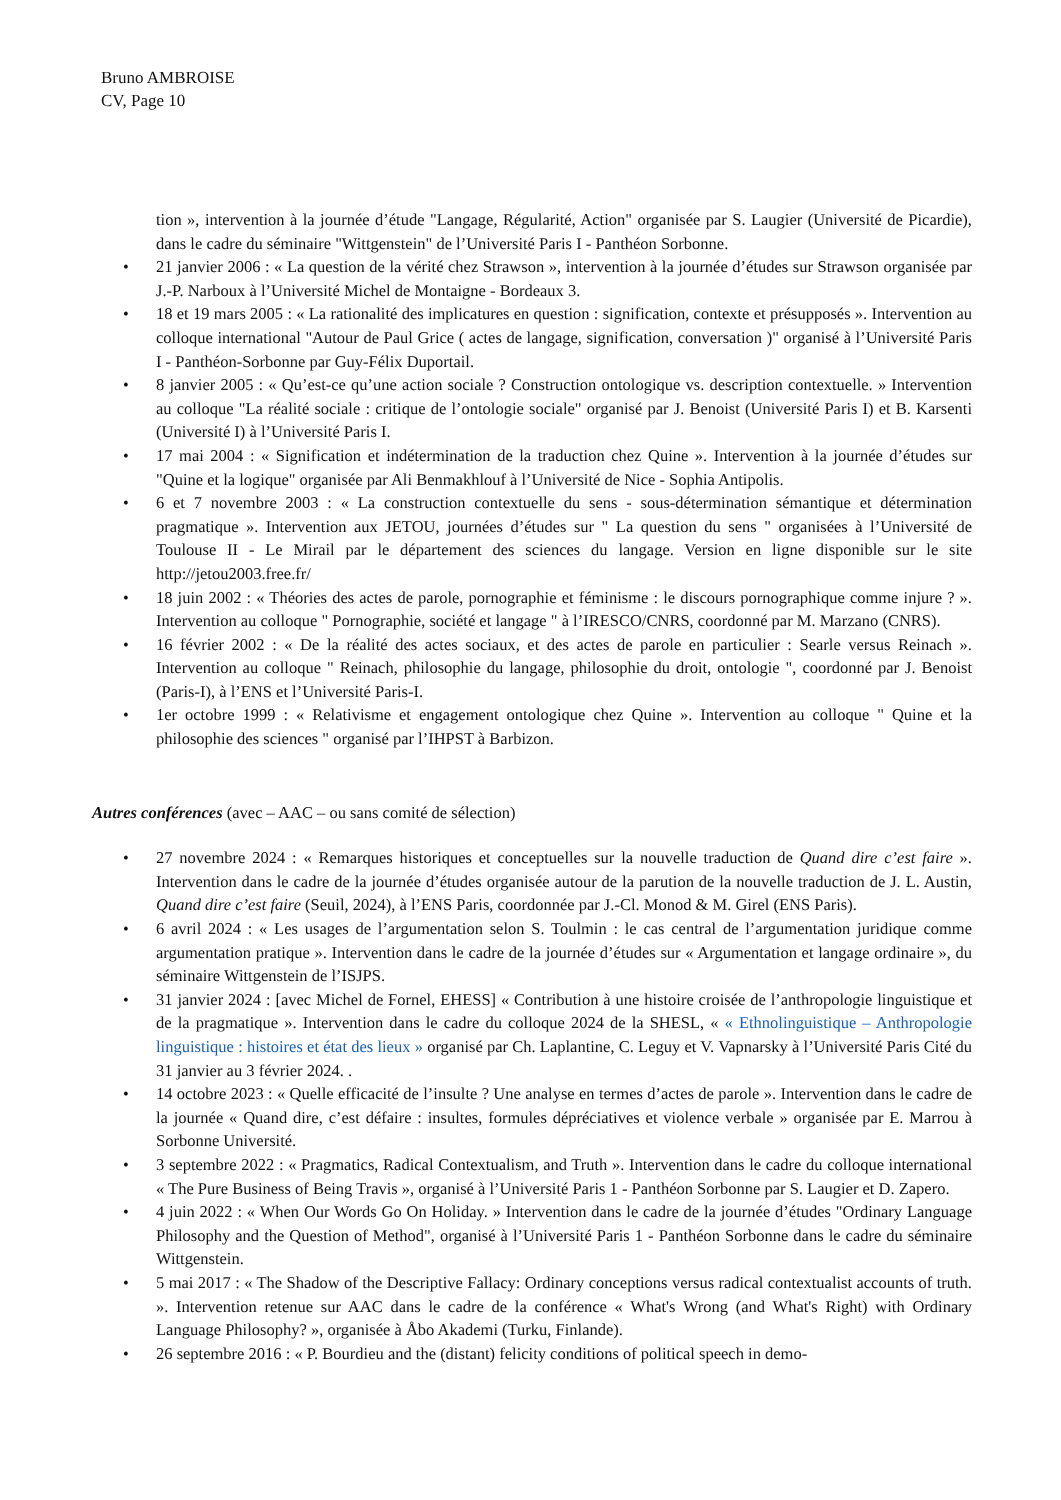Bruno AMBROISE
CV, Page 10
tion », intervention à la journée d’étude "Langage, Régularité, Action" organisée par S. Laugier (Université de Picardie), dans le cadre du séminaire "Wittgenstein" de l’Université Paris I - Panthéon Sorbonne.
• 21 janvier 2006 : « La question de la vérité chez Strawson », intervention à la journée d’études sur Strawson organisée par J.-P. Narboux à l’Université Michel de Montaigne - Bordeaux 3.
• 18 et 19 mars 2005 : « La rationalité des implicatures en question : signification, contexte et présupposés ». Intervention au colloque international "Autour de Paul Grice ( actes de langage, signification, conversation )" organisé à l’Université Paris I - Panthéon-Sorbonne par Guy-Félix Duportail.
• 8 janvier 2005 : « Qu’est-ce qu’une action sociale ? Construction ontologique vs. description contextuelle. » Intervention au colloque "La réalité sociale : critique de l’ontologie sociale" organisé par J. Benoist (Université Paris I) et B. Karsenti (Université I) à l’Université Paris I.
• 17 mai 2004 : « Signification et indétermination de la traduction chez Quine ». Intervention à la journée d’études sur "Quine et la logique" organisée par Ali Benmakhlouf à l’Université de Nice - Sophia Antipolis.
• 6 et 7 novembre 2003 : « La construction contextuelle du sens - sous-détermination sémantique et détermination pragmatique ». Intervention aux JETOU, journées d’études sur " La question du sens " organisées à l’Université de Toulouse II - Le Mirail par le département des sciences du langage. Version en ligne disponible sur le site http://jetou2003.free.fr/
• 18 juin 2002 : « Théories des actes de parole, pornographie et féminisme : le discours pornographique comme injure ? ». Intervention au colloque " Pornographie, société et langage " à l’IRESCO/CNRS, coordonné par M. Marzano (CNRS).
• 16 février 2002 : « De la réalité des actes sociaux, et des actes de parole en particulier : Searle versus Reinach ». Intervention au colloque " Reinach, philosophie du langage, philosophie du droit, ontologie ", coordonné par J. Benoist (Paris-I), à l’ENS et l’Université Paris-I.
• 1er octobre 1999 : « Relativisme et engagement ontologique chez Quine ». Intervention au colloque " Quine et la philosophie des sciences " organisé par l’IHPST à Barbizon.
Autres conférences (avec – AAC – ou sans comité de sélection)
• 27 novembre 2024 : « Remarques historiques et conceptuelles sur la nouvelle traduction de Quand dire c’est faire ». Intervention dans le cadre de la journée d’études organisée autour de la parution de la nouvelle traduction de J. L. Austin, Quand dire c’est faire (Seuil, 2024), à l’ENS Paris, coordonnée par J.-Cl. Monod & M. Girel (ENS Paris).
• 6 avril 2024 : « Les usages de l’argumentation selon S. Toulmin : le cas central de l’argumentation juridique comme argumentation pratique ». Intervention dans le cadre de la journée d’études sur « Argumentation et langage ordinaire », du séminaire Wittgenstein de l’ISJPS.
• 31 janvier 2024 : [avec Michel de Fornel, EHESS] « Contribution à une histoire croisée de l’anthropologie linguistique et de la pragmatique ». Intervention dans le cadre du colloque 2024 de la SHESL, « « Ethnolinguistique – Anthropologie linguistique : histoires et état des lieux » organisé par Ch. Laplantine, C. Leguy et V. Vapnarsky à l’Université Paris Cité du 31 janvier au 3 février 2024. .
• 14 octobre 2023 : « Quelle efficacité de l’insulte ? Une analyse en termes d’actes de parole ». Intervention dans le cadre de la journée « Quand dire, c’est défaire : insultes, formules dépréciatives et violence verbale » organisée par E. Marrou à Sorbonne Université.
• 3 septembre 2022 : « Pragmatics, Radical Contextualism, and Truth ». Intervention dans le cadre du colloque international « The Pure Business of Being Travis », organisé à l’Université Paris 1 - Panthéon Sorbonne par S. Laugier et D. Zapero.
• 4 juin 2022 : « When Our Words Go On Holiday. » Intervention dans le cadre de la journée d’études "Ordinary Language Philosophy and the Question of Method", organisé à l’Université Paris 1 - Panthéon Sorbonne dans le cadre du séminaire Wittgenstein.
• 5 mai 2017 : « The Shadow of the Descriptive Fallacy: Ordinary conceptions versus radical contextualist accounts of truth. ». Intervention retenue sur AAC dans le cadre de la conférence « What's Wrong (and What's Right) with Ordinary Language Philosophy? », organisée à Åbo Akademi (Turku, Finlande).
• 26 septembre 2016 : « P. Bourdieu and the (distant) felicity conditions of political speech in demo-